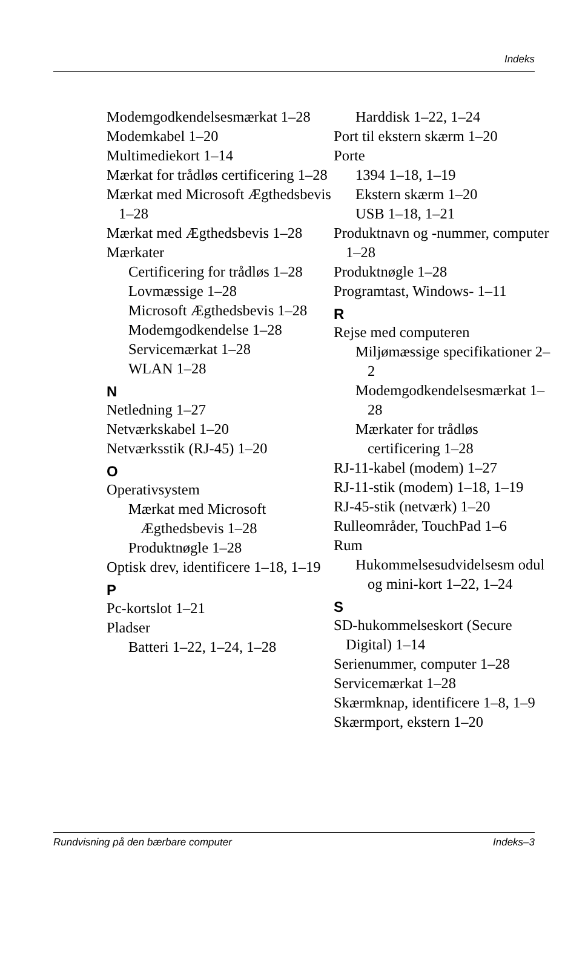Indeks
Modemgodken­delsesmærkat 1–28
Modemkabel 1–20
Multimediekort 1–14
Mærkat for trådløs certificering 1–28
Mærkat med Microsoft Ægthedsbevis 1–28
Mærkat med Ægthedsbevis 1–28
Mærkater
Certificering for trådløs 1–28
Lovmæssige 1–28
Microsoft Ægthedsbevis 1–28
Modemgodkendelse 1–28
Servicemærkat 1–28
WLAN 1–28
N
Netledning 1–27
Netværkskabel 1–20
Netværksstik (RJ-45) 1–20
O
Operativsystem
Mærkat med Microsoft Ægthedsbevis 1–28
Produktnøgle 1–28
Optisk drev, identificere 1–18, 1–19
P
Pc-kortslot 1–21
Pladser
Batteri 1–22, 1–24, 1–28
Harddisk 1–22, 1–24
Port til ekstern skærm 1–20
Porte
1394 1–18, 1–19
Ekstern skærm 1–20
USB 1–18, 1–21
Produktnavn og -nummer, computer 1–28
Produktnøgle 1–28
Programtast, Windows- 1–11
R
Rejse med computeren
Miljømæssige specifikationer 2–2
Modemgodken­delsesmærkat 1–28
Mærkater for trådløs certificering 1–28
RJ-11-kabel (modem) 1–27
RJ-11-stik (modem) 1–18, 1–19
RJ-45-stik (netværk) 1–20
Rulleområder, TouchPad 1–6
Rum
Hukommelsesudvidelsesm odul og mini-kort 1–22, 1–24
S
SD-hukommelseskort (Secure Digital) 1–14
Serienummer, computer 1–28
Servicemærkat 1–28
Skærmknap, identificere 1–8, 1–9
Skærmport, ekstern 1–20
Rundvisning på den bærbare computer Indeks–3